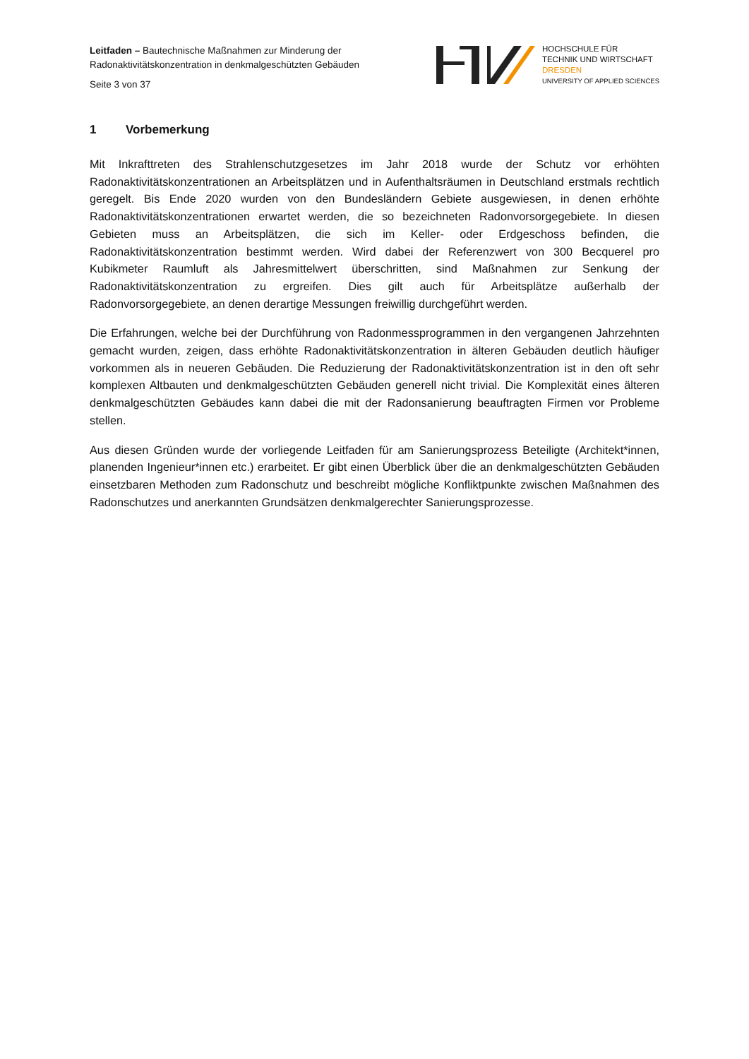Leitfaden – Bautechnische Maßnahmen zur Minderung der
Radonaktivitätskonzentration in denkmalgeschützten Gebäuden
Seite 3 von 37
HOCHSCHULE FÜR
TECHNIK UND WIRTSCHAFT
DRESDEN
UNIVERSITY OF APPLIED SCIENCES
1 Vorbemerkung
Mit Inkrafttreten des Strahlenschutzgesetzes im Jahr 2018 wurde der Schutz vor erhöhten Radonaktivitätskonzentrationen an Arbeitsplätzen und in Aufenthaltsräumen in Deutschland erstmals rechtlich geregelt. Bis Ende 2020 wurden von den Bundesländern Gebiete ausgewiesen, in denen erhöhte Radonaktivitätskonzentrationen erwartet werden, die so bezeichneten Radonvorsorgegebiete. In diesen Gebieten muss an Arbeitsplätzen, die sich im Keller- oder Erdgeschoss befinden, die Radonaktivitätskonzentration bestimmt werden. Wird dabei der Referenzwert von 300 Becquerel pro Kubikmeter Raumluft als Jahresmittelwert überschritten, sind Maßnahmen zur Senkung der Radonaktivitätskonzentration zu ergreifen. Dies gilt auch für Arbeitsplätze außerhalb der Radonvorsorgegebiete, an denen derartige Messungen freiwillig durchgeführt werden.
Die Erfahrungen, welche bei der Durchführung von Radonmessprogrammen in den vergangenen Jahrzehnten gemacht wurden, zeigen, dass erhöhte Radonaktivitätskonzentration in älteren Gebäuden deutlich häufiger vorkommen als in neueren Gebäuden. Die Reduzierung der Radonaktivitätskonzentration ist in den oft sehr komplexen Altbauten und denkmalgeschützten Gebäuden generell nicht trivial. Die Komplexität eines älteren denkmalgeschützten Gebäudes kann dabei die mit der Radonsanierung beauftragten Firmen vor Probleme stellen.
Aus diesen Gründen wurde der vorliegende Leitfaden für am Sanierungsprozess Beteiligte (Architekt*innen, planenden Ingenieur*innen etc.) erarbeitet. Er gibt einen Überblick über die an denkmalgeschützten Gebäuden einsetzbaren Methoden zum Radonschutz und beschreibt mögliche Konfliktpunkte zwischen Maßnahmen des Radonschutzes und anerkannten Grundsätzen denkmalgerechter Sanierungsprozesse.